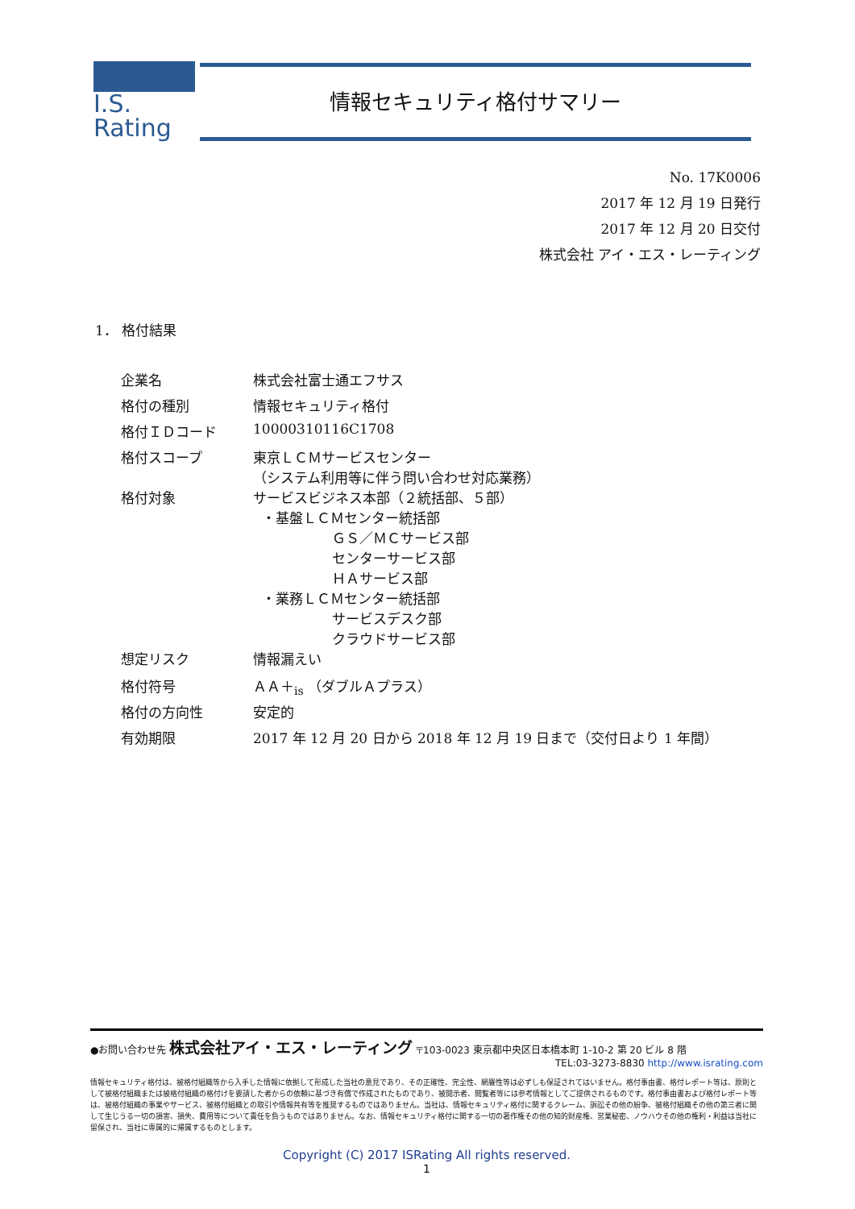I.S. Rating
情報セキュリティ格付サマリー
No. 17K0006
2017 年 12 月 19 日発行
2017 年 12 月 20 日交付
株式会社 アイ・エス・レーティング
1． 格付結果
| 企業名 | 株式会社富士通エフサス |
| 格付の種別 | 情報セキュリティ格付 |
| 格付ＩＤコード | 10000310116C1708 |
| 格付スコープ | 東京ＬＣＭサービスセンター （システム利用等に伴う問い合わせ対応業務） |
| 格付対象 | サービスビジネス本部（２統括部、５部） ・基盤ＬＣＭセンター統括部 ＧＳ／ＭＣサービス部 センターサービス部 ＨＡサービス部 ・業務ＬＣＭセンター統括部 サービスデスク部 クラウドサービス部 |
| 想定リスク | 情報漏えい |
| 格付符号 | ＡＡ＋<sub>is</sub> （ダブルＡプラス） |
| 格付の方向性 | 安定的 |
| 有効期限 | 2017 年 12 月 20 日から 2018 年 12 月 19 日まで（交付日より 1 年間） |
●お問い合わせ先 株式会社アイ・エス・レーティング 〒103-0023 東京都中央区日本橋本町 1-10-2 第 20 ビル 8 階
TEL:03-3273-8830 http://www.israting.com
情報セキュリティ格付は、被格付組織等から入手した情報に依拠して形成した当社の意見であり、その正確性、完全性、網羅性等は必ずしも保証されてはいません。格付事由書、格付レポート等は、原則として被格付組織または被格付組織の格付けを要請した者からの依頼に基づき有償で作成されたものであり、被開示者、閲覧者等には参考情報としてご提供されるものです。格付事由書および格付レポート等は、被格付組織の事業やサービス、被格付組織との取引や情報共有等を推奨するものではありません。当社は、情報セキュリティ格付に関するクレーム、訴訟その他の紛争、被格付組織その他の第三者に関して生じうる一切の損害、損失、費用等について責任を負うものではありません。なお、情報セキュリティ格付に関する一切の著作権その他の知的財産権、営業秘密、ノウハウその他の権利・利益は当社に留保され、当社に専属的に帰属するものとします。
Copyright (C) 2017 ISRating All rights reserved.
1